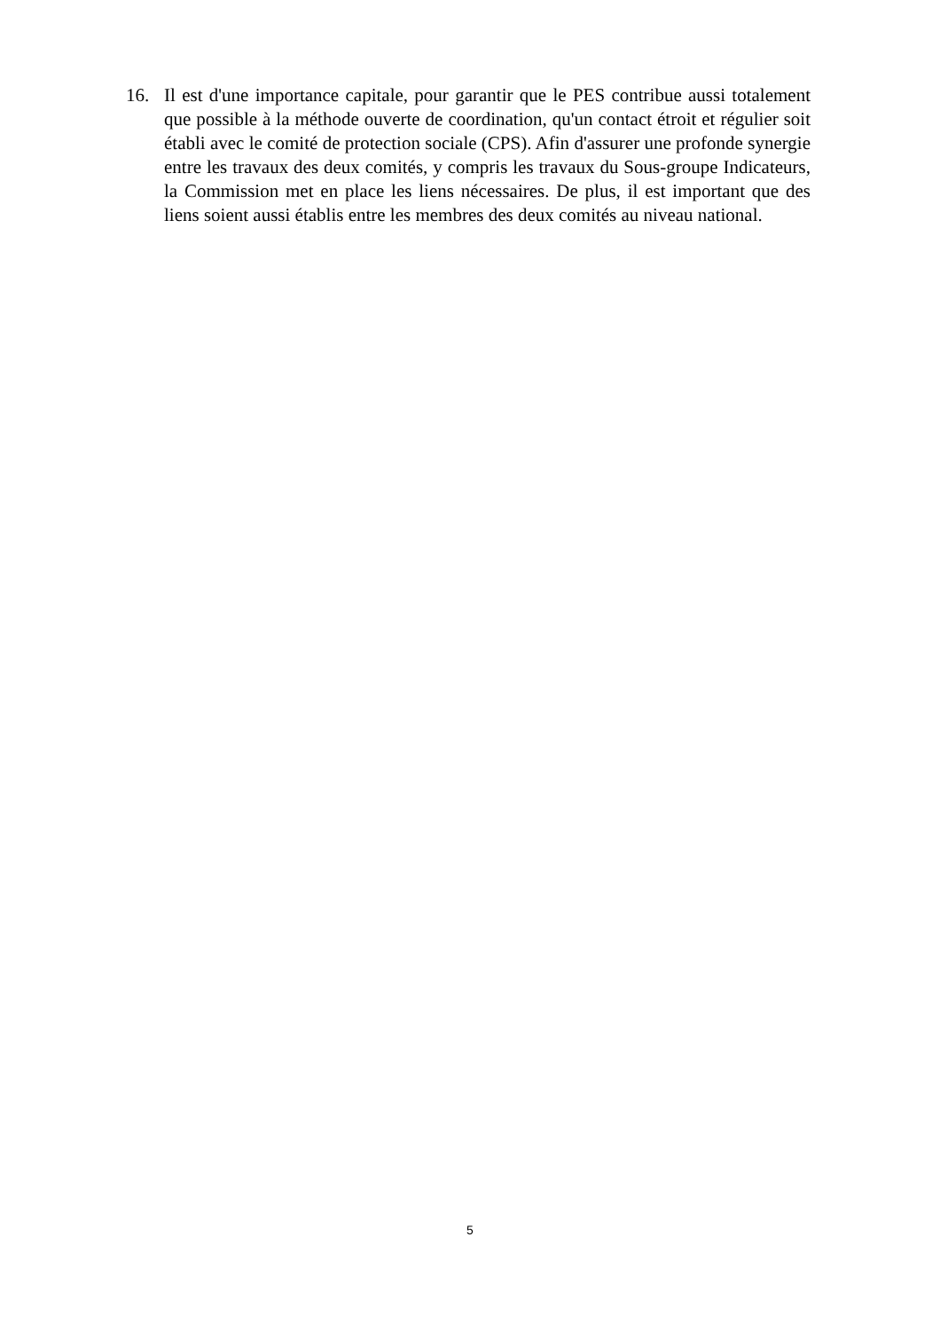16. Il est d'une importance capitale, pour garantir que le PES contribue aussi totalement que possible à la méthode ouverte de coordination, qu'un contact étroit et régulier soit établi avec le comité de protection sociale (CPS). Afin d'assurer une profonde synergie entre les travaux des deux comités, y compris les travaux du Sous-groupe Indicateurs, la Commission met en place les liens nécessaires. De plus, il est important que des liens soient aussi établis entre les membres des deux comités au niveau national.
5